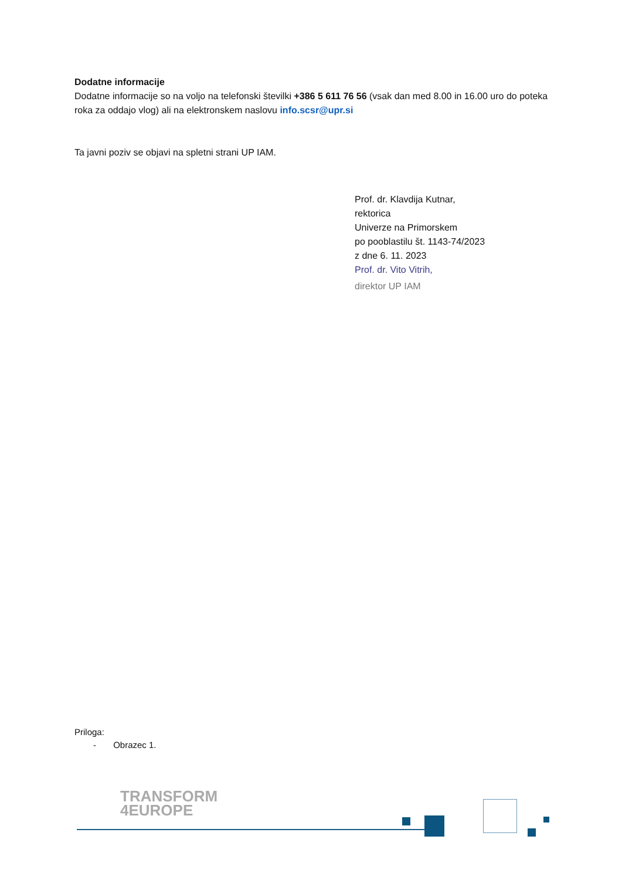Dodatne informacije
Dodatne informacije so na voljo na telefonski številki +386 5 611 76 56 (vsak dan med 8.00 in 16.00 uro do poteka roka za oddajo vlog) ali na elektronskem naslovu info.scsr@upr.si
Ta javni poziv se objavi na spletni strani UP IAM.
Prof. dr. Klavdija Kutnar,
rektorica
Univerze na Primorskem
po pooblastilu št. 1143-74/2023
z dne 6. 11. 2023
Prof. dr. Vito Vitrih,
direktor UP IAM
Priloga:
- Obrazec 1.
TRANSFORM
4EUROPE